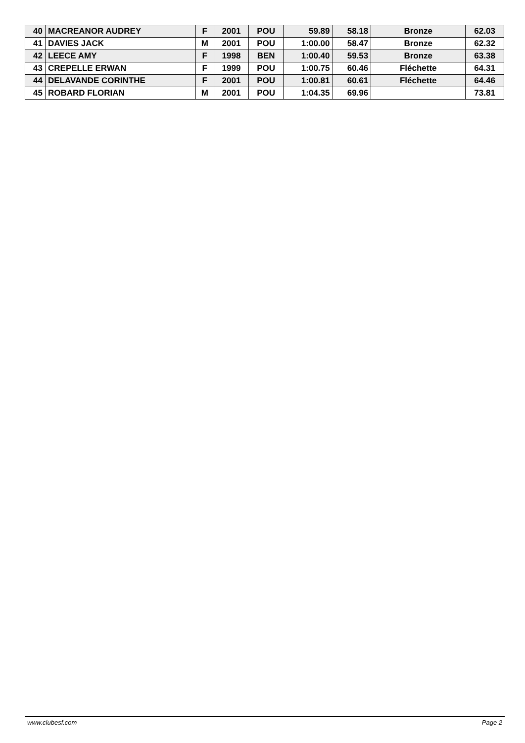| 40 | MACREANOR AUDREY | F | 2001 | POU | 59.89 | 58.18 | Bronze | 62.03 |
| 41 | DAVIES JACK | M | 2001 | POU | 1:00.00 | 58.47 | Bronze | 62.32 |
| 42 | LEECE AMY | F | 1998 | BEN | 1:00.40 | 59.53 | Bronze | 63.38 |
| 43 | CREPELLE ERWAN | F | 1999 | POU | 1:00.75 | 60.46 | Fléchette | 64.31 |
| 44 | DELAVANDE CORINTHE | F | 2001 | POU | 1:00.81 | 60.61 | Fléchette | 64.46 |
| 45 | ROBARD FLORIAN | M | 2001 | POU | 1:04.35 | 69.96 | | 73.81 |
www.clubesf.com Page 2